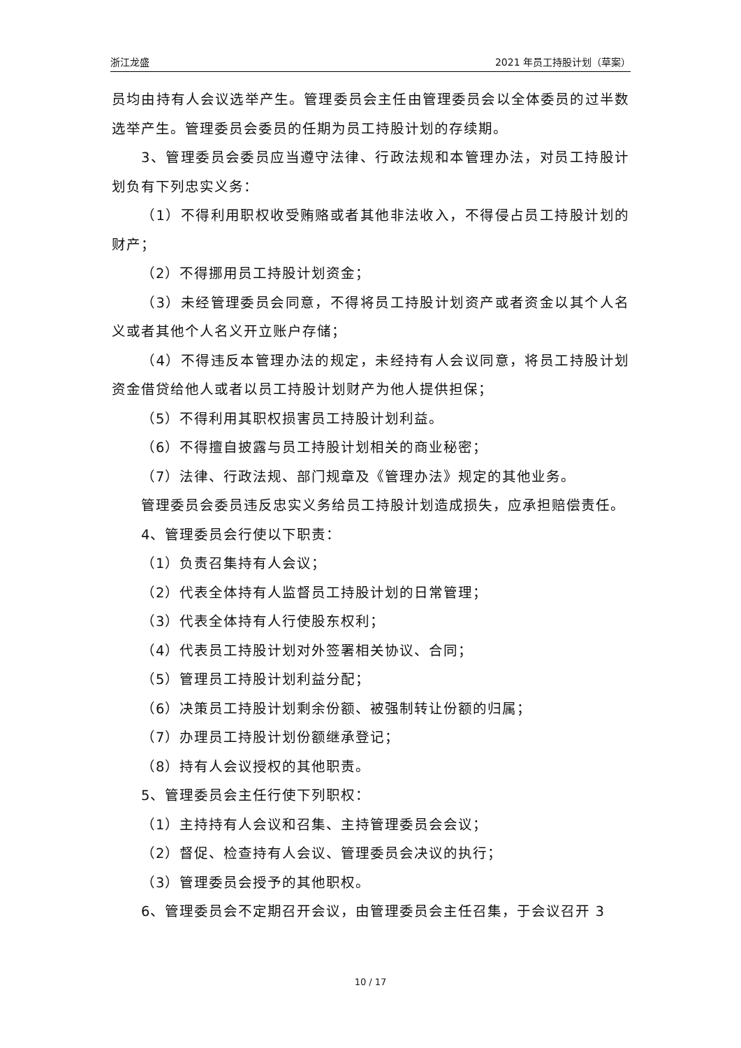浙江龙盛 2021 年员工持股计划（草案）
员均由持有人会议选举产生。管理委员会主任由管理委员会以全体委员的过半数选举产生。管理委员会委员的任期为员工持股计划的存续期。
3、管理委员会委员应当遵守法律、行政法规和本管理办法，对员工持股计划负有下列忠实义务：
（1）不得利用职权收受贿赂或者其他非法收入，不得侵占员工持股计划的财产；
（2）不得挪用员工持股计划资金；
（3）未经管理委员会同意，不得将员工持股计划资产或者资金以其个人名义或者其他个人名义开立账户存储；
（4）不得违反本管理办法的规定，未经持有人会议同意，将员工持股计划资金借贷给他人或者以员工持股计划财产为他人提供担保；
（5）不得利用其职权损害员工持股计划利益。
（6）不得擅自披露与员工持股计划相关的商业秘密；
（7）法律、行政法规、部门规章及《管理办法》规定的其他业务。
管理委员会委员违反忠实义务给员工持股计划造成损失，应承担赔偿责任。
4、管理委员会行使以下职责：
（1）负责召集持有人会议；
（2）代表全体持有人监督员工持股计划的日常管理；
（3）代表全体持有人行使股东权利；
（4）代表员工持股计划对外签署相关协议、合同；
（5）管理员工持股计划利益分配；
（6）决策员工持股计划剩余份额、被强制转让份额的归属；
（7）办理员工持股计划份额继承登记；
（8）持有人会议授权的其他职责。
5、管理委员会主任行使下列职权：
（1）主持持有人会议和召集、主持管理委员会会议；
（2）督促、检查持有人会议、管理委员会决议的执行；
（3）管理委员会授予的其他职权。
6、管理委员会不定期召开会议，由管理委员会主任召集，于会议召开 3
10 / 17